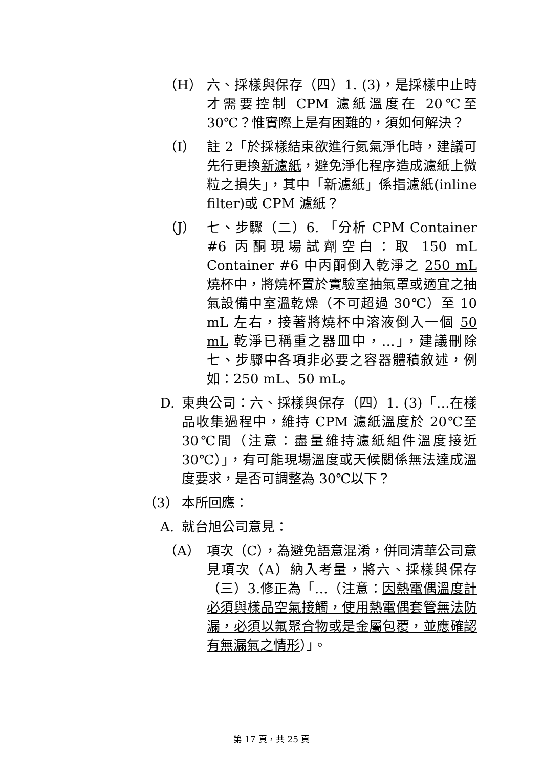（H） 六、採樣與保存（四）1. (3)，是採樣中止時才需要控制 CPM 濾紙溫度在 20℃至 30℃？惟實際上是有困難的，須如何解決？
（I） 註 2「於採樣結束欲進行氮氣淨化時，建議可先行更換新濾紙，避免淨化程序造成濾紙上微粒之損失」，其中「新濾紙」係指濾紙(inline filter)或 CPM 濾紙？
（J） 七、步驟（二）6. 「分析 CPM Container #6 丙酮現場試劑空白：取 150 mL Container #6 中丙酮倒入乾淨之 250 mL 燒杯中，將燒杯置於實驗室抽氣罩或適宜之抽氣設備中室溫乾燥（不可超過 30℃）至 10 mL 左右，接著將燒杯中溶液倒入一個 50 mL 乾淨已稱重之器皿中，…」，建議刪除七、步驟中各項非必要之容器體積敘述，例如：250 mL、50 mL。
D. 東典公司：六、採樣與保存（四）1. (3)「…在樣品收集過程中，維持 CPM 濾紙溫度於 20℃至 30℃間（注意：盡量維持濾紙組件溫度接近 30℃）」，有可能現場溫度或天候關係無法達成溫度要求，是否可調整為 30℃以下？
（3） 本所回應：
A. 就台旭公司意見：
（A） 項次（C），為避免語意混淆，併同清華公司意見項次（A）納入考量，將六、採樣與保存（三）3.修正為「…（注意：因熱電偶溫度計必須與樣品空氣接觸，使用熱電偶套管無法防漏，必須以氟聚合物或是金屬包覆，並應確認有無漏氣之情形）」。
第 17 頁，共 25 頁